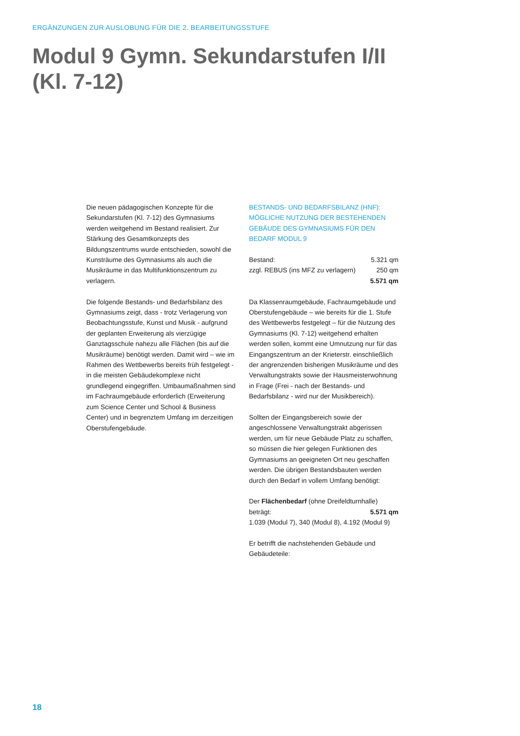ERGÄNZUNGEN ZUR AUSLOBUNG FÜR DIE 2. BEARBEITUNGSSTUFE
Modul 9 Gymn. Sekundarstufen I/II
(Kl. 7-12)
Die neuen pädagogischen Konzepte für die Sekundarstufen (Kl. 7-12) des Gymnasiums werden weitgehend im Bestand realisiert. Zur Stärkung des Gesamtkonzepts des Bildungszentrums wurde entschieden, sowohl die Kunsträume des Gymnasiums als auch die Musikräume in das Multifunktionszentrum zu verlagern.
Die folgende Bestands- und Bedarfsbilanz des Gymnasiums zeigt, dass - trotz Verlagerung von Beobachtungsstufe, Kunst und Musik - aufgrund der geplanten Erweiterung als vierzügige Ganztagsschule nahezu alle Flächen (bis auf die Musikräume) benötigt werden. Damit wird – wie im Rahmen des Wettbewerbs bereits früh festgelegt - in die meisten Gebäudekomplexe nicht grundlegend eingegriffen. Umbaumaßnahmen sind im Fachraumgebäude erforderlich (Erweiterung zum Science Center und School & Business Center) und in begrenztem Umfang im derzeitigen Oberstufengebäude.
BESTANDS- UND BEDARFSBILANZ (HNF): MÖGLICHE NUTZUNG DER BESTEHENDEN GEBÄUDE DES GYMNASIUMS FÜR DEN BEDARF MODUL 9
| Bestand: | 5.321 qm |
| zzgl. REBUS (ins MFZ zu verlagern) | 250 qm |
| | 5.571 qm |
Da Klassenraumgebäude, Fachraumgebäude und Oberstufengebäude – wie bereits für die 1. Stufe des Wettbewerbs festgelegt – für die Nutzung des Gymnasiums (Kl. 7-12) weitgehend erhalten werden sollen, kommt eine Umnutzung nur für das Eingangszentrum an der Krieterstr. einschließlich der angrenzenden bisherigen Musikräume und des Verwaltungstrakts sowie der Hausmeisterwohnung in Frage (Frei - nach der Bestands- und Bedarfsbilanz - wird nur der Musikbereich).
Sollten der Eingangsbereich sowie der angeschlossene Verwaltungstrakt abgerissen werden, um für neue Gebäude Platz zu schaffen, so müssen die hier gelegen Funktionen des Gymnasiums an geeigneten Ort neu geschaffen werden. Die übrigen Bestandsbauten werden durch den Bedarf in vollem Umfang benötigt:
Der Flächenbedarf (ohne Dreifeldturnhalle)
beträgt: 5.571 qm
1.039 (Modul 7), 340 (Modul 8), 4.192 (Modul 9)
Er betrifft die nachstehenden Gebäude und Gebäudeteile:
18